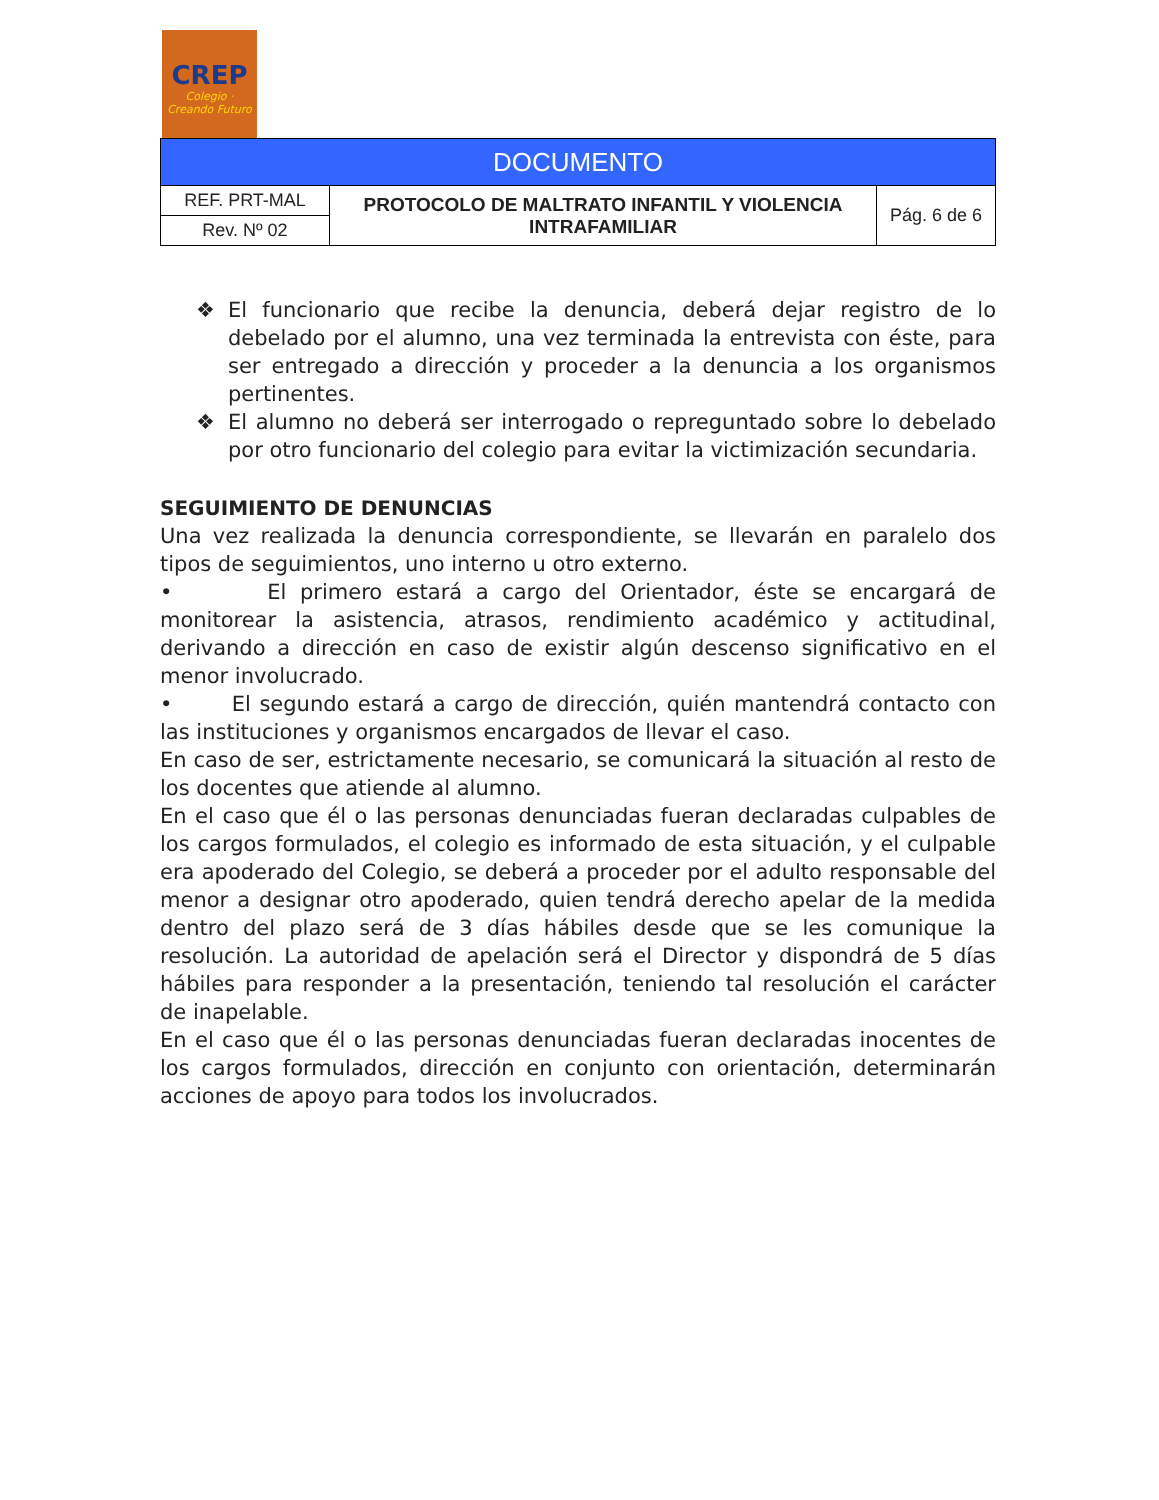CREP
Colegio · Creando Futuro
| DOCUMENTO | | |
| REF. PRT-MAL | PROTOCOLO DE MALTRATO INFANTIL Y VIOLENCIA INTRAFAMILIAR | Pág. 6 de 6 |
| Rev. Nº 02 | | |
❖ El funcionario que recibe la denuncia, deberá dejar registro de lo debelado por el alumno, una vez terminada la entrevista con éste, para ser entregado a dirección y proceder a la denuncia a los organismos pertinentes.
❖ El alumno no deberá ser interrogado o repreguntado sobre lo debelado por otro funcionario del colegio para evitar la victimización secundaria.
SEGUIMIENTO DE DENUNCIAS
Una vez realizada la denuncia correspondiente, se llevarán en paralelo dos tipos de seguimientos, uno interno u otro externo.
• El primero estará a cargo del Orientador, éste se encargará de monitorear la asistencia, atrasos, rendimiento académico y actitudinal, derivando a dirección en caso de existir algún descenso significativo en el menor involucrado.
• El segundo estará a cargo de dirección, quién mantendrá contacto con las instituciones y organismos encargados de llevar el caso.
En caso de ser, estrictamente necesario, se comunicará la situación al resto de los docentes que atiende al alumno.
En el caso que él o las personas denunciadas fueran declaradas culpables de los cargos formulados, el colegio es informado de esta situación, y el culpable era apoderado del Colegio, se deberá a proceder por el adulto responsable del menor a designar otro apoderado, quien tendrá derecho apelar de la medida dentro del plazo será de 3 días hábiles desde que se les comunique la resolución. La autoridad de apelación será el Director y dispondrá de 5 días hábiles para responder a la presentación, teniendo tal resolución el carácter de inapelable.
En el caso que él o las personas denunciadas fueran declaradas inocentes de los cargos formulados, dirección en conjunto con orientación, determinarán acciones de apoyo para todos los involucrados.